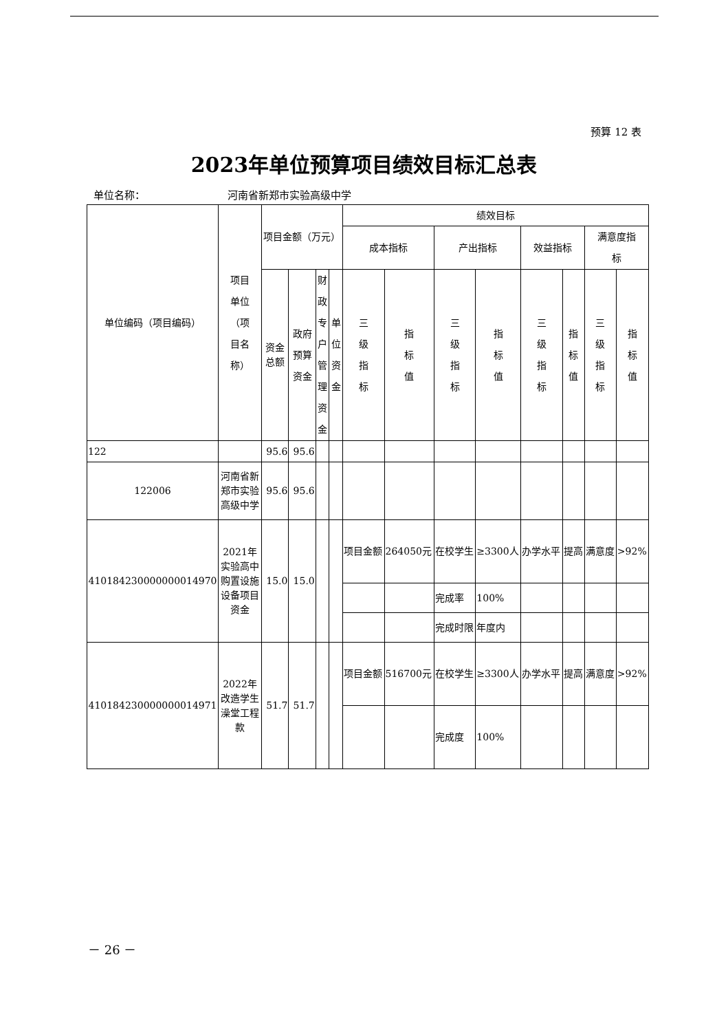预算 12 表
2023年单位预算项目绩效目标汇总表
单位名称： 河南省新郑市实验高级中学
| 单位编码（项目编码） | 项目 单位 （项 目名 称） | 项目金额（万元） | | | | 绩效目标 | | | | | | | |
| --- | --- | --- | --- | --- | --- | --- | --- | --- | --- | --- | --- | --- | --- |
| | | | | | | 成本指标 | | 产出指标 | | 效益指标 | | 满意度指 标 | |
| | | 资金 总额 | 政府 预算 资金 | 财 政 专 户 管 理 资 金 | 单 位 资 金 | 三 级 指 标 | 指 标 值 | 三 级 指 标 | 指 标 值 | 三 级 指 标 | 指 标 值 | 三 级 指 标 | 指 标 值 |
| 122 | | 95.6 | 95.6 | | | | | | | | | | |
| 122006 | 河南省新郑市实验高级中学 | 95.6 | 95.6 | | | | | | | | | | |
| 410184230000000014970 | 2021年实验高中购置设施设备项目资金 | 15.0 | 15.0 | | | 项目金额 | 264050元 | 在校学生 | ≥3300人 | 办学水平 | 提高 | 满意度 | >92% |
| | | | | | | | | 完成率 | 100% | | | | |
| | | | | | | | | 完成时限 | 年度内 | | | | |
| 410184230000000014971 | 2022年改造学生澡堂工程款 | 51.7 | 51.7 | | | 项目金额 | 516700元 | 在校学生 | ≥3300人 | 办学水平 | 提高 | 满意度 | >92% |
| | | | | | | | | 完成度 | 100% | | | | |
－ 26 －